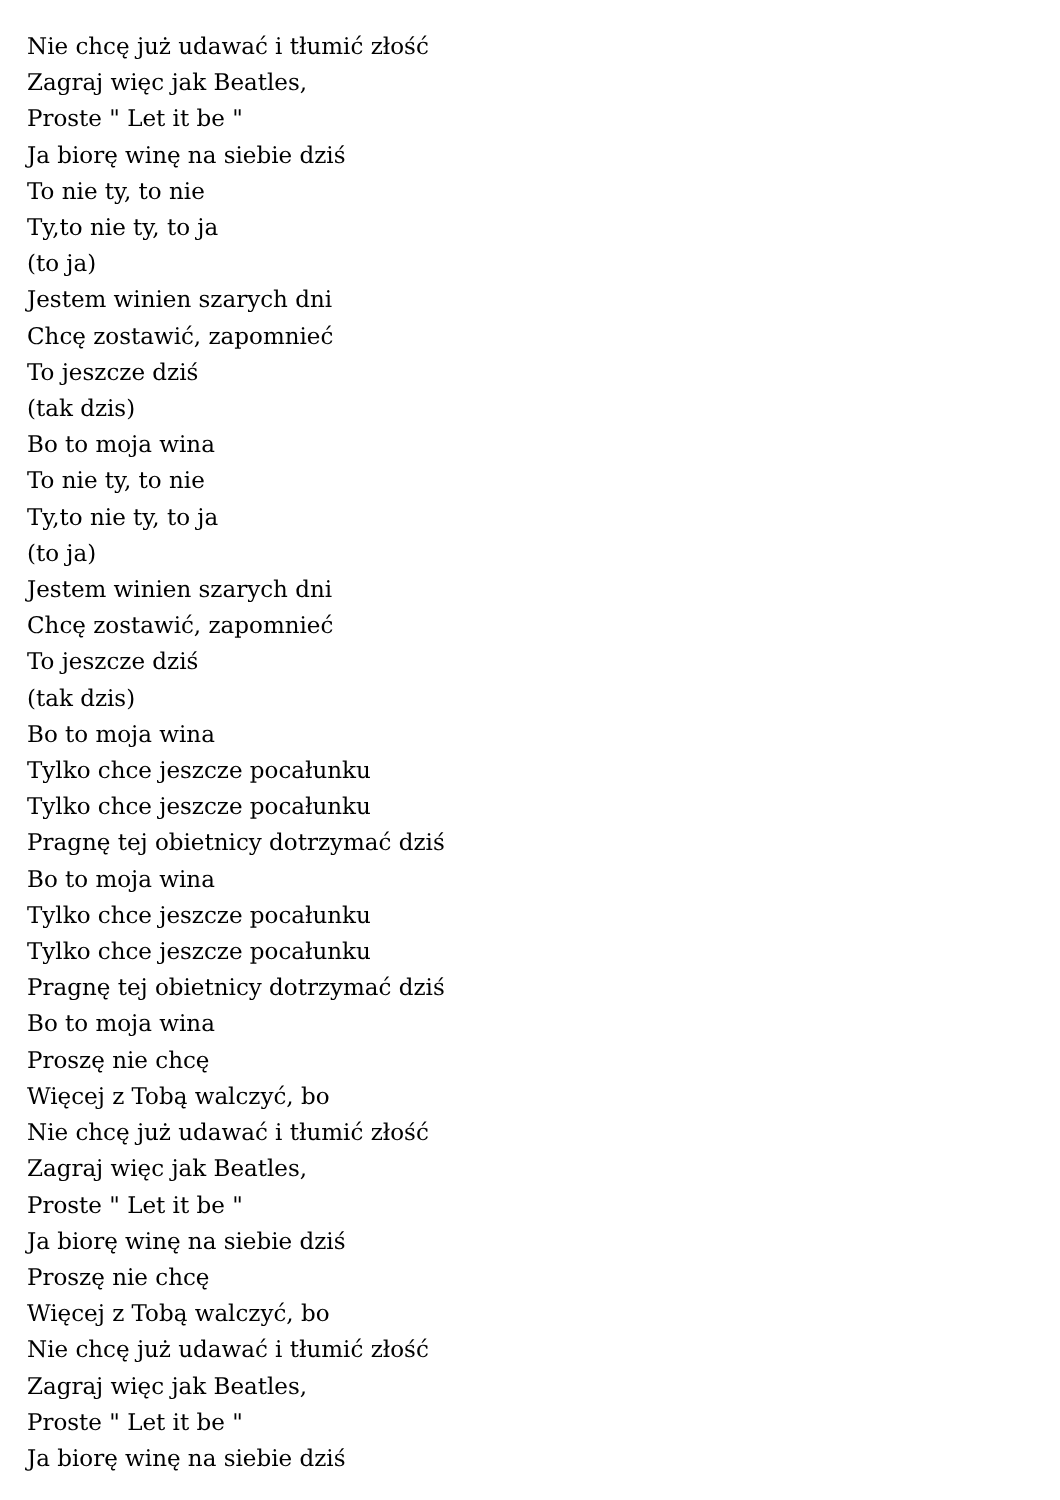Nie chcę już udawać i tłumić złość
Zagraj więc jak Beatles,
Proste " Let it be "
Ja biorę winę na siebie dziś
To nie ty, to nie
Ty,to nie ty, to ja
(to ja)
Jestem winien szarych dni
Chcę zostawić, zapomnieć
To jeszcze dziś
(tak dzis)
Bo to moja wina
To nie ty, to nie
Ty,to nie ty, to ja
(to ja)
Jestem winien szarych dni
Chcę zostawić, zapomnieć
To jeszcze dziś
(tak dzis)
Bo to moja wina
Tylko chce jeszcze pocałunku
Tylko chce jeszcze pocałunku
Pragnę tej obietnicy dotrzymać dziś
Bo to moja wina
Tylko chce jeszcze pocałunku
Tylko chce jeszcze pocałunku
Pragnę tej obietnicy dotrzymać dziś
Bo to moja wina
Proszę nie chcę
Więcej z Tobą walczyć, bo
Nie chcę już udawać i tłumić złość
Zagraj więc jak Beatles,
Proste " Let it be "
Ja biorę winę na siebie dziś
Proszę nie chcę
Więcej z Tobą walczyć, bo
Nie chcę już udawać i tłumić złość
Zagraj więc jak Beatles,
Proste " Let it be "
Ja biorę winę na siebie dziś